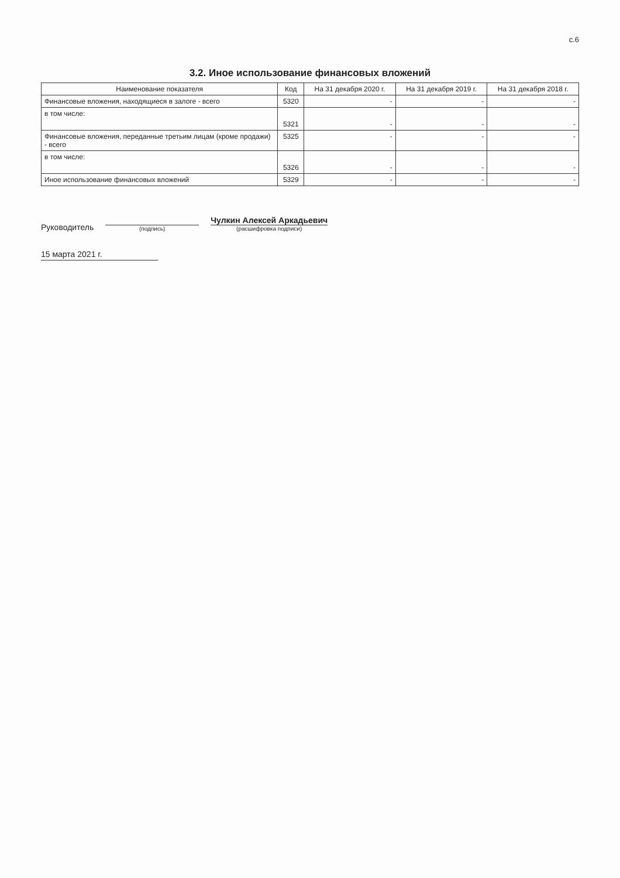с.6
3.2. Иное использование финансовых вложений
| Наименование показателя | Код | На 31 декабря 2020 г. | На 31 декабря 2019 г. | На 31 декабря 2018 г. |
| --- | --- | --- | --- | --- |
| Финансовые вложения, находящиеся в залоге - всего | 5320 | - | - | - |
| в том числе: | 5321 | - | - | - |
| Финансовые вложения, переданные третьим лицам (кроме продажи) - всего | 5325 | - | - | - |
| в том числе: | 5326 | - | - | - |
| Иное использование финансовых вложений | 5329 | - | - | - |
Руководитель
(подпись)
Чулкин Алексей Аркадьевич
(расшифровка подписи)
15 марта 2021 г.